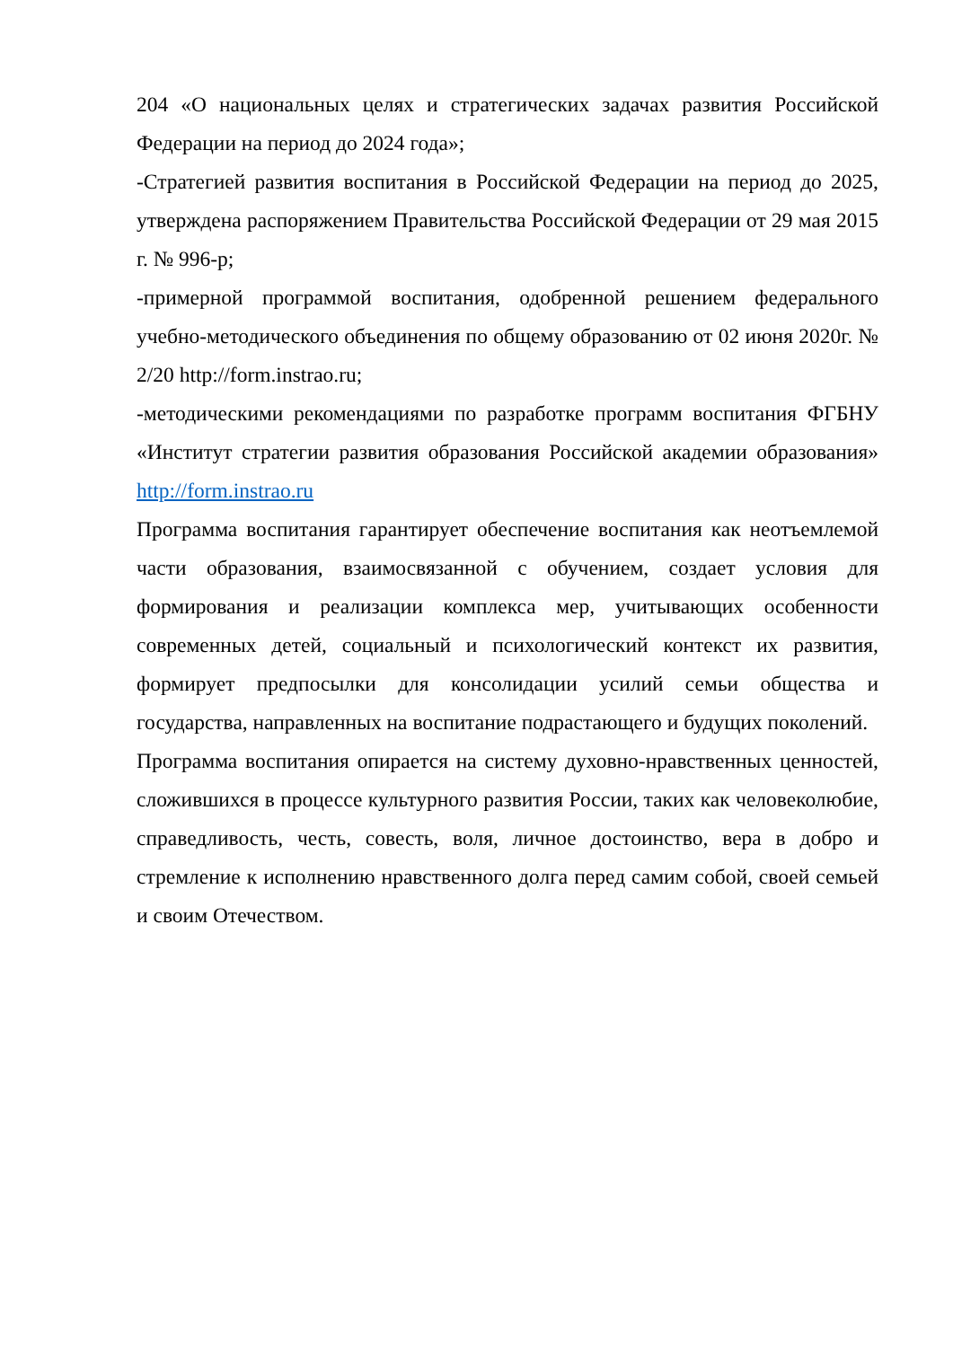204 «О национальных целях и стратегических задачах развития Российской Федерации на период до 2024 года»;
-Стратегией развития воспитания в Российской Федерации на период до 2025, утверждена распоряжением Правительства Российской Федерации от 29 мая 2015 г. № 996-р;
-примерной программой воспитания, одобренной решением федерального учебно-методического объединения по общему образованию от 02 июня 2020г. № 2/20 http://form.instrao.ru;
-методическими рекомендациями по разработке программ воспитания ФГБНУ «Институт стратегии развития образования Российской академии образования» http://form.instrao.ru
Программа воспитания гарантирует обеспечение воспитания как неотъемлемой части образования, взаимосвязанной с обучением, создает условия для формирования и реализации комплекса мер, учитывающих особенности современных детей, социальный и психологический контекст их развития, формирует предпосылки для консолидации усилий семьи общества и государства, направленных на воспитание подрастающего и будущих поколений.
Программа воспитания опирается на систему духовно-нравственных ценностей, сложившихся в процессе культурного развития России, таких как человеколюбие, справедливость, честь, совесть, воля, личное достоинство, вера в добро и стремление к исполнению нравственного долга перед самим собой, своей семьей и своим Отечеством.